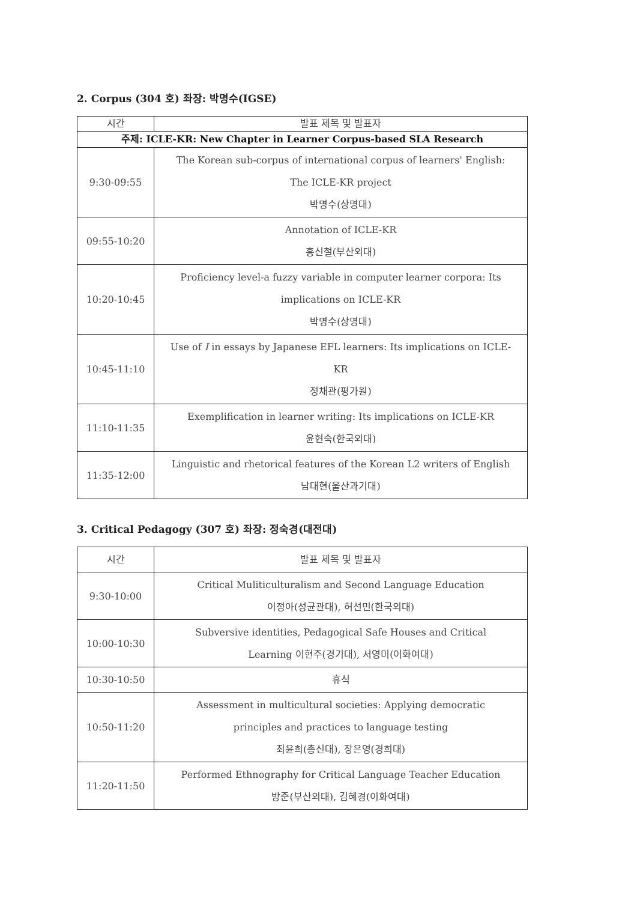2. Corpus (304 호) 좌장: 박명수(IGSE)
| 시간 | 발표 제목 및 발표자 |
| --- | --- |
| 주제: ICLE-KR: New Chapter in Learner Corpus-based SLA Research | |
| 9:30-09:55 | The Korean sub-corpus of international corpus of learners' English: The ICLE-KR project 박명수(상명대) |
| 09:55-10:20 | Annotation of ICLE-KR 홍신철(부산외대) |
| 10:20-10:45 | Proficiency level-a fuzzy variable in computer learner corpora: Its implications on ICLE-KR 박명수(상명대) |
| 10:45-11:10 | Use of I in essays by Japanese EFL learners: Its implications on ICLE- KR 정채관(평가원) |
| 11:10-11:35 | Exemplification in learner writing: Its implications on ICLE-KR 윤현숙(한국외대) |
| 11:35-12:00 | Linguistic and rhetorical features of the Korean L2 writers of English 남대현(울산과기대) |
3. Critical Pedagogy (307 호) 좌장: 정숙경(대전대)
| 시간 | 발표 제목 및 발표자 |
| --- | --- |
| 9:30-10:00 | Critical Muliticulturalism and Second Language Education 이정아(성균관대), 허선민(한국외대) |
| 10:00-10:30 | Subversive identities, Pedagogical Safe Houses and Critical Learning 이현주(경기대), 서영미(이화여대) |
| 10:30-10:50 | 휴식 |
| 10:50-11:20 | Assessment in multicultural societies: Applying democratic principles and practices to language testing 최윤희(총신대), 장은영(경희대) |
| 11:20-11:50 | Performed Ethnography for Critical Language Teacher Education 방준(부산외대), 김혜경(이화여대) |